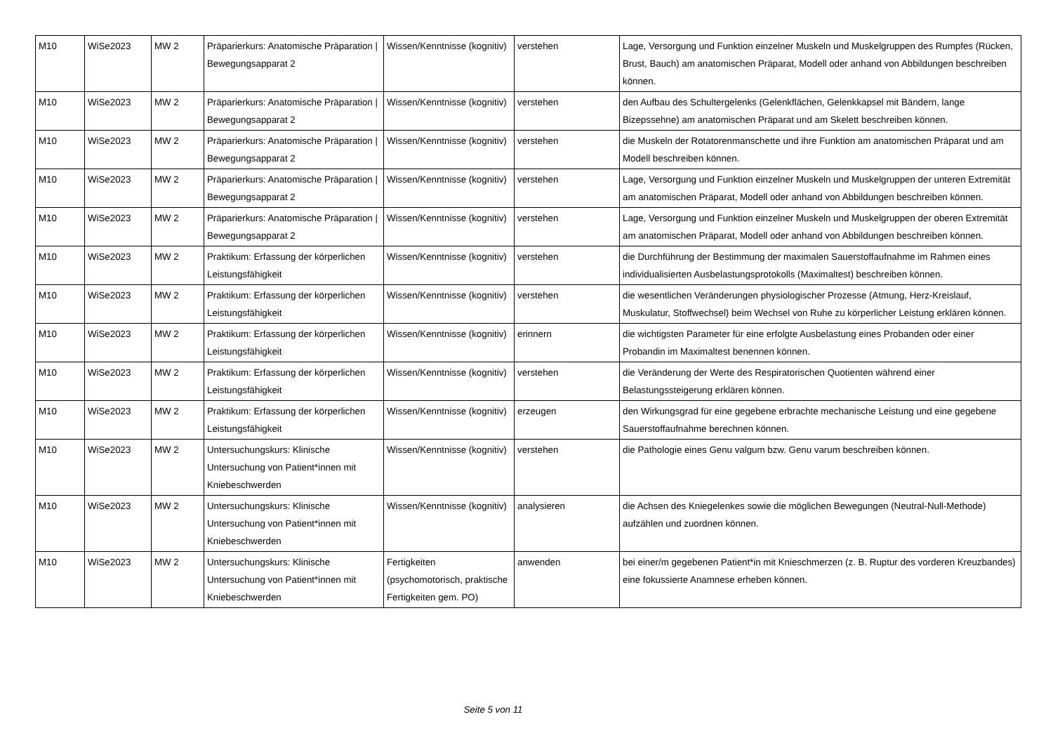| M10 | WiSe2023 | MW 2 | Präparierkurs: Anatomische Präparation / Bewegungsapparat 2 | Wissen/Kenntnisse (kognitiv) | verstehen | Lage, Versorgung und Funktion einzelner Muskeln und Muskelgruppen des Rumpfes (Rücken, Brust, Bauch) am anatomischen Präparat, Modell oder anhand von Abbildungen beschreiben können. |
| M10 | WiSe2023 | MW 2 | Präparierkurs: Anatomische Präparation / Bewegungsapparat 2 | Wissen/Kenntnisse (kognitiv) | verstehen | den Aufbau des Schultergelenks (Gelenkflächen, Gelenkkapsel mit Bändern, lange Bizepssehne) am anatomischen Präparat und am Skelett beschreiben können. |
| M10 | WiSe2023 | MW 2 | Präparierkurs: Anatomische Präparation / Bewegungsapparat 2 | Wissen/Kenntnisse (kognitiv) | verstehen | die Muskeln der Rotatorenmanschette und ihre Funktion am anatomischen Präparat und am Modell beschreiben können. |
| M10 | WiSe2023 | MW 2 | Präparierkurs: Anatomische Präparation / Bewegungsapparat 2 | Wissen/Kenntnisse (kognitiv) | verstehen | Lage, Versorgung und Funktion einzelner Muskeln und Muskelgruppen der unteren Extremität am anatomischen Präparat, Modell oder anhand von Abbildungen beschreiben können. |
| M10 | WiSe2023 | MW 2 | Präparierkurs: Anatomische Präparation / Bewegungsapparat 2 | Wissen/Kenntnisse (kognitiv) | verstehen | Lage, Versorgung und Funktion einzelner Muskeln und Muskelgruppen der oberen Extremität am anatomischen Präparat, Modell oder anhand von Abbildungen beschreiben können. |
| M10 | WiSe2023 | MW 2 | Praktikum: Erfassung der körperlichen Leistungsfähigkeit | Wissen/Kenntnisse (kognitiv) | verstehen | die Durchführung der Bestimmung der maximalen Sauerstoffaufnahme im Rahmen eines individualisierten Ausbelastungsprotokolls (Maximaltest) beschreiben können. |
| M10 | WiSe2023 | MW 2 | Praktikum: Erfassung der körperlichen Leistungsfähigkeit | Wissen/Kenntnisse (kognitiv) | verstehen | die wesentlichen Veränderungen physiologischer Prozesse (Atmung, Herz-Kreislauf, Muskulatur, Stoffwechsel) beim Wechsel von Ruhe zu körperlicher Leistung erklären können. |
| M10 | WiSe2023 | MW 2 | Praktikum: Erfassung der körperlichen Leistungsfähigkeit | Wissen/Kenntnisse (kognitiv) | erinnern | die wichtigsten Parameter für eine erfolgte Ausbelastung eines Probanden oder einer Probandin im Maximaltest benennen können. |
| M10 | WiSe2023 | MW 2 | Praktikum: Erfassung der körperlichen Leistungsfähigkeit | Wissen/Kenntnisse (kognitiv) | verstehen | die Veränderung der Werte des Respiratorischen Quotienten während einer Belastungssteigerung erklären können. |
| M10 | WiSe2023 | MW 2 | Praktikum: Erfassung der körperlichen Leistungsfähigkeit | Wissen/Kenntnisse (kognitiv) | erzeugen | den Wirkungsgrad für eine gegebene erbrachte mechanische Leistung und eine gegebene Sauerstoffaufnahme berechnen können. |
| M10 | WiSe2023 | MW 2 | Untersuchungskurs: Klinische Untersuchung von Patient*innen mit Kniebeschwerden | Wissen/Kenntnisse (kognitiv) | verstehen | die Pathologie eines Genu valgum bzw. Genu varum beschreiben können. |
| M10 | WiSe2023 | MW 2 | Untersuchungskurs: Klinische Untersuchung von Patient*innen mit Kniebeschwerden | Wissen/Kenntnisse (kognitiv) | analysieren | die Achsen des Kniegelenkes sowie die möglichen Bewegungen (Neutral-Null-Methode) aufzählen und zuordnen können. |
| M10 | WiSe2023 | MW 2 | Untersuchungskurs: Klinische Untersuchung von Patient*innen mit Kniebeschwerden | Fertigkeiten (psychomotorisch, praktische Fertigkeiten gem. PO) | anwenden | bei einer/m gegebenen Patient*in mit Knieschmerzen (z. B. Ruptur des vorderen Kreuzbandes) eine fokussierte Anamnese erheben können. |
Seite 5 von 11